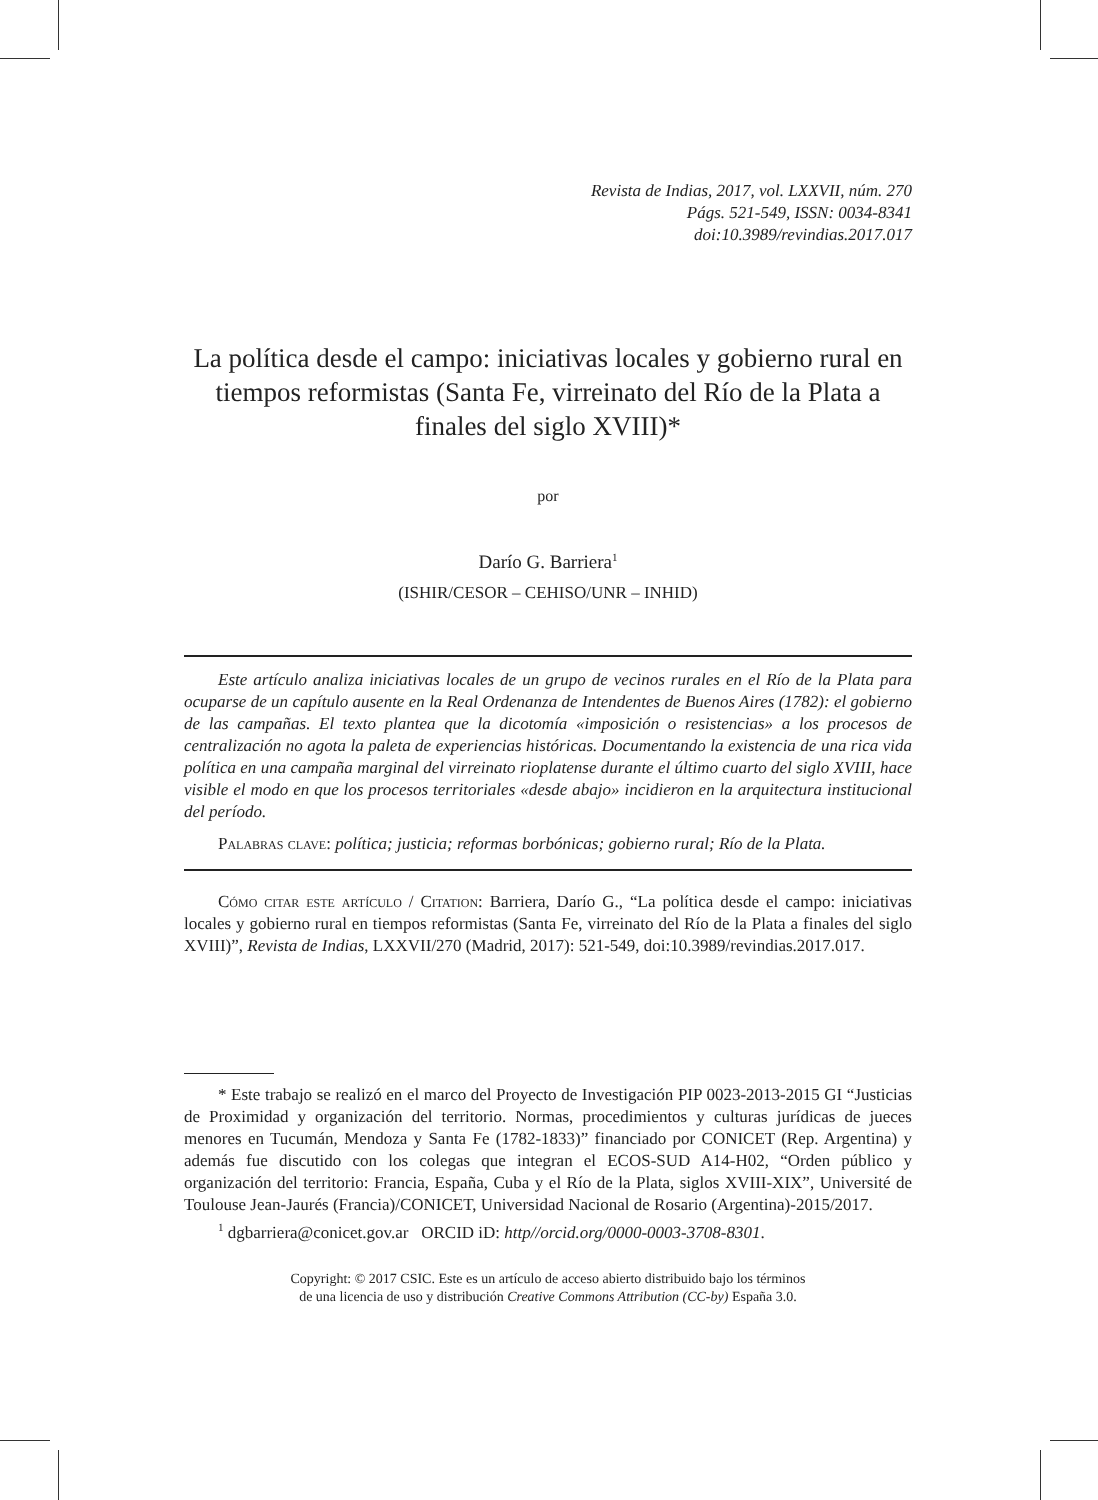Revista de Indias, 2017, vol. LXXVII, núm. 270
Págs. 521-549, ISSN: 0034-8341
doi:10.3989/revindias.2017.017
La política desde el campo: iniciativas locales y gobierno rural en tiempos reformistas (Santa Fe, virreinato del Río de la Plata a finales del siglo XVIII)*
por
Darío G. Barriera<sup>1</sup>
(ISHIR/CESOR – CEHISO/UNR – INHID)
Este artículo analiza iniciativas locales de un grupo de vecinos rurales en el Río de la Plata para ocuparse de un capítulo ausente en la Real Ordenanza de Intendentes de Buenos Aires (1782): el gobierno de las campañas. El texto plantea que la dicotomía «imposición o resistencias» a los procesos de centralización no agota la paleta de experiencias históricas. Documentando la existencia de una rica vida política en una campaña marginal del virreinato rioplatense durante el último cuarto del siglo XVIII, hace visible el modo en que los procesos territoriales «desde abajo» incidieron en la arquitectura institucional del período.
Palabras clave: política; justicia; reformas borbónicas; gobierno rural; Río de la Plata.
Cómo citar este artículo / Citation: Barriera, Darío G., “La política desde el campo: iniciativas locales y gobierno rural en tiempos reformistas (Santa Fe, virreinato del Río de la Plata a finales del siglo XVIII)”, Revista de Indias, LXXVII/270 (Madrid, 2017): 521-549, doi:10.3989/revindias.2017.017.
* Este trabajo se realizó en el marco del Proyecto de Investigación PIP 0023-2013-2015 GI “Justicias de Proximidad y organización del territorio. Normas, procedimientos y culturas jurídicas de jueces menores en Tucumán, Mendoza y Santa Fe (1782-1833)” financiado por CONICET (Rep. Argentina) y además fue discutido con los colegas que integran el ECOS-SUD A14-H02, “Orden público y organización del territorio: Francia, España, Cuba y el Río de la Plata, siglos XVIII-XIX”, Université de Toulouse Jean-Jaurés (Francia)/CONICET, Universidad Nacional de Rosario (Argentina)-2015/2017.
<sup>1</sup> dgbarriera@conicet.gov.ar ORCID iD: http//orcid.org/0000-0003-3708-8301.
Copyright: © 2017 CSIC. Este es un artículo de acceso abierto distribuido bajo los términos
de una licencia de uso y distribución Creative Commons Attribution (CC-by) España 3.0.